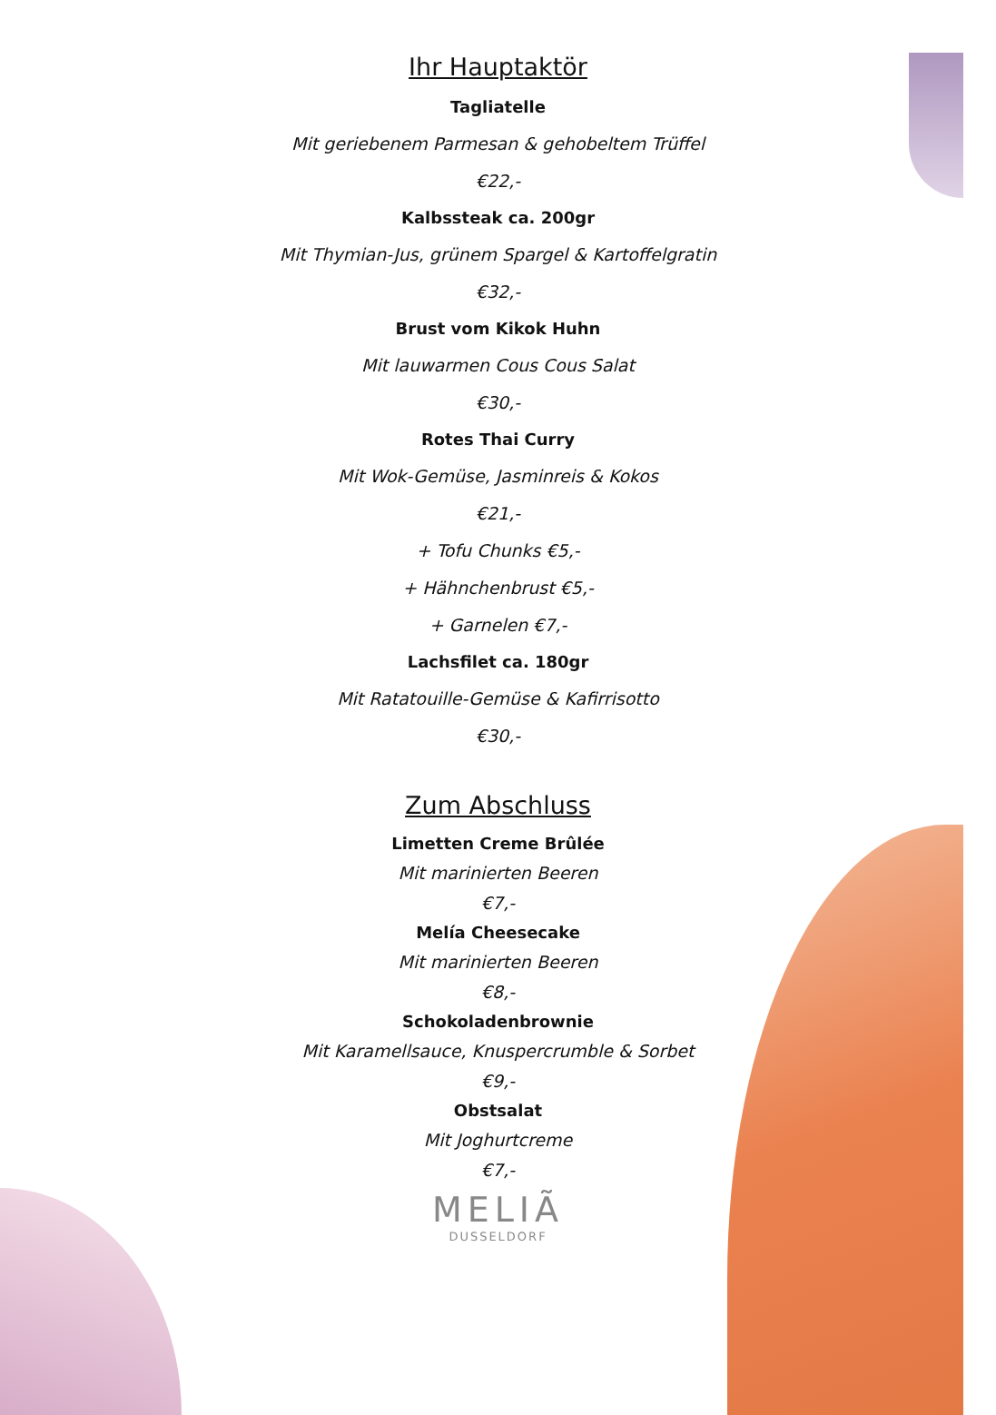Ihr Hauptaktör
Tagliatelle
Mit geriebenem Parmesan & gehobeltem Trüffel
€22,-
Kalbssteak ca. 200gr
Mit Thymian-Jus, grünem Spargel & Kartoffelgratin
€32,-
Brust vom Kikok Huhn
Mit lauwarmen Cous Cous Salat
€30,-
Rotes Thai Curry
Mit Wok-Gemüse, Jasminreis & Kokos
€21,-
+ Tofu Chunks €5,-
+ Hähnchenbrust €5,-
+ Garnelen €7,-
Lachsfilet ca. 180gr
Mit Ratatouille-Gemüse & Kafirrisotto
€30,-
Zum Abschluss
Limetten Creme Brûlée
Mit marinierten Beeren
€7,-
Melía Cheesecake
Mit marinierten Beeren
€8,-
Schokoladenbrownie
Mit Karamellsauce, Knuspercrumble & Sorbet
€9,-
Obstsalat
Mit Joghurtcreme
€7,-
MELIÃ
DUSSELDORF